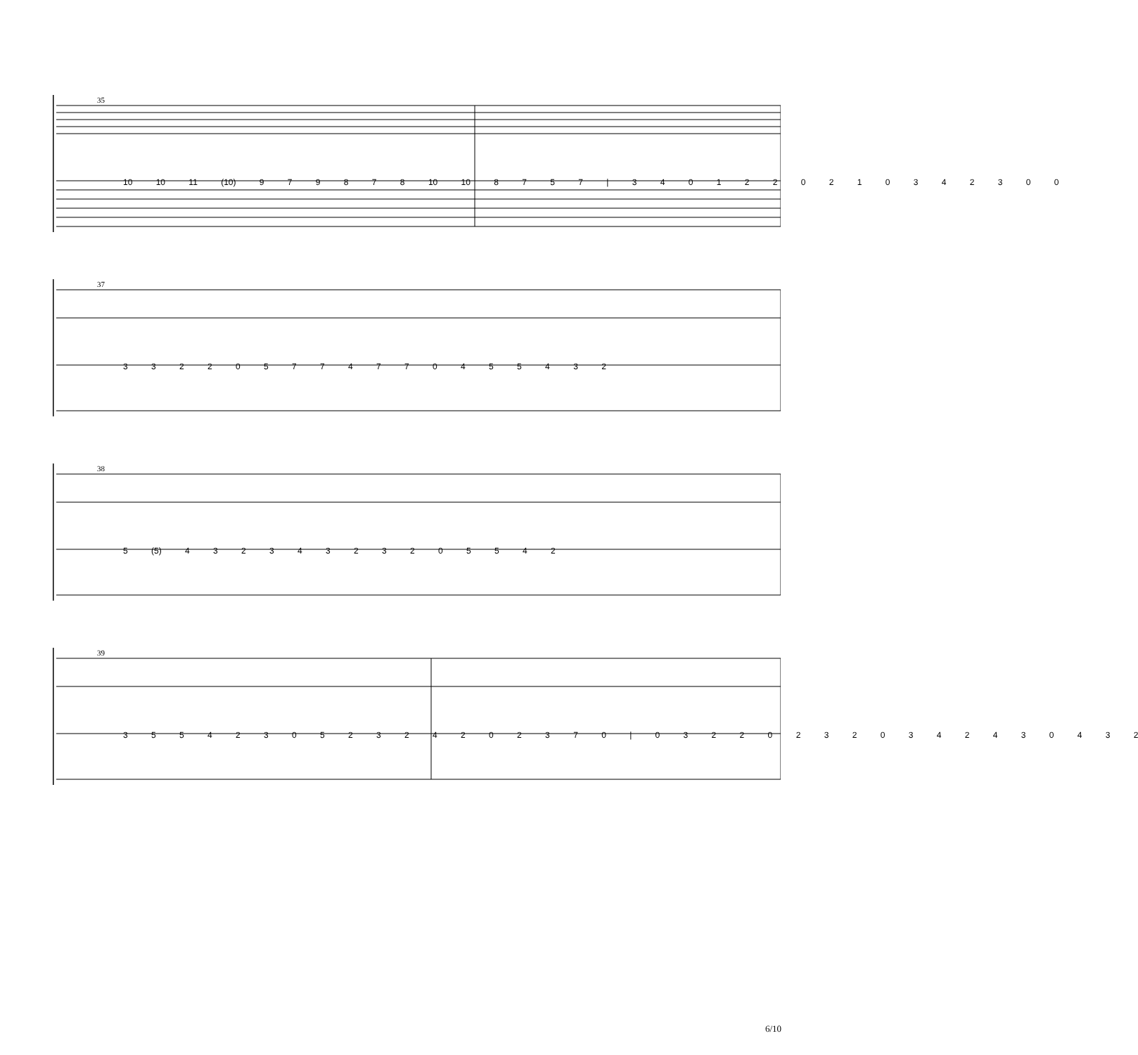35
10 10 11 (10) 9 7 9 8 7 8 10 10 8 7 5 7 | 3 4 0 1 2 2 0 2 1 0 3 4 2 3 0 0
37
3 3 2 2 0 5 7 7 4 7 7 0 4 5 5 4 3 2
38
5 (5) 4 3 2 3 4 3 2 3 2 0 5 5 4 2
39
3 5 5 4 2 3 0 5 2 3 2 4 2 0 2 3 7 0 | 0 3 2 2 0 2 3 2 0 3 4 2 4 3 0 4 3 2
6/10